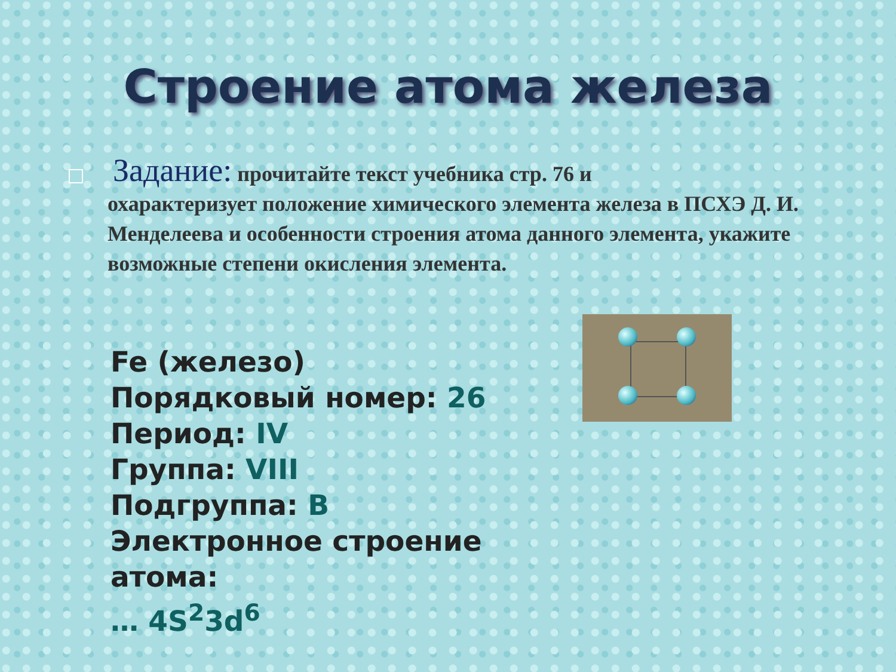Строение атома железа
Задание: прочитайте текст учебника стр. 76 и
охарактеризует положение химического элемента железа в ПСХЭ Д. И. Менделеева и особенности строения атома данного элемента, укажите возможные степени окисления элемента.
Fe (железо)
Порядковый номер: 26
Период: IV
Группа: VIII
Подгруппа: В
Электронное строение атома:
… 4S<sup>2</sup>3d<sup>6</sup>